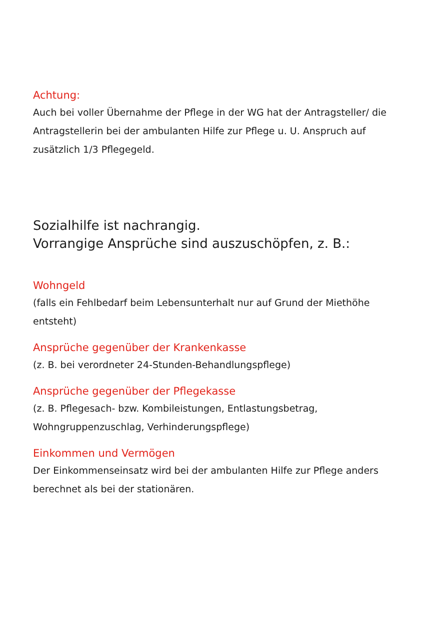Achtung:
Auch bei voller Übernahme der Pflege in der WG hat der Antragsteller/ die Antragstellerin bei der ambulanten Hilfe zur Pflege u. U. Anspruch auf zusätzlich 1/3 Pflegegeld.
Sozialhilfe ist nachrangig.
Vorrangige Ansprüche sind auszuschöpfen, z. B.:
Wohngeld
(falls ein Fehlbedarf beim Lebensunterhalt nur auf Grund der Miethöhe entsteht)
Ansprüche gegenüber der Krankenkasse
(z. B. bei verordneter 24-Stunden-Behandlungspflege)
Ansprüche gegenüber der Pflegekasse
(z. B. Pflegesach- bzw. Kombileistungen, Entlastungsbetrag, Wohngruppenzuschlag, Verhinderungspflege)
Einkommen und Vermögen
Der Einkommenseinsatz wird bei der ambulanten Hilfe zur Pflege anders berechnet als bei der stationären.